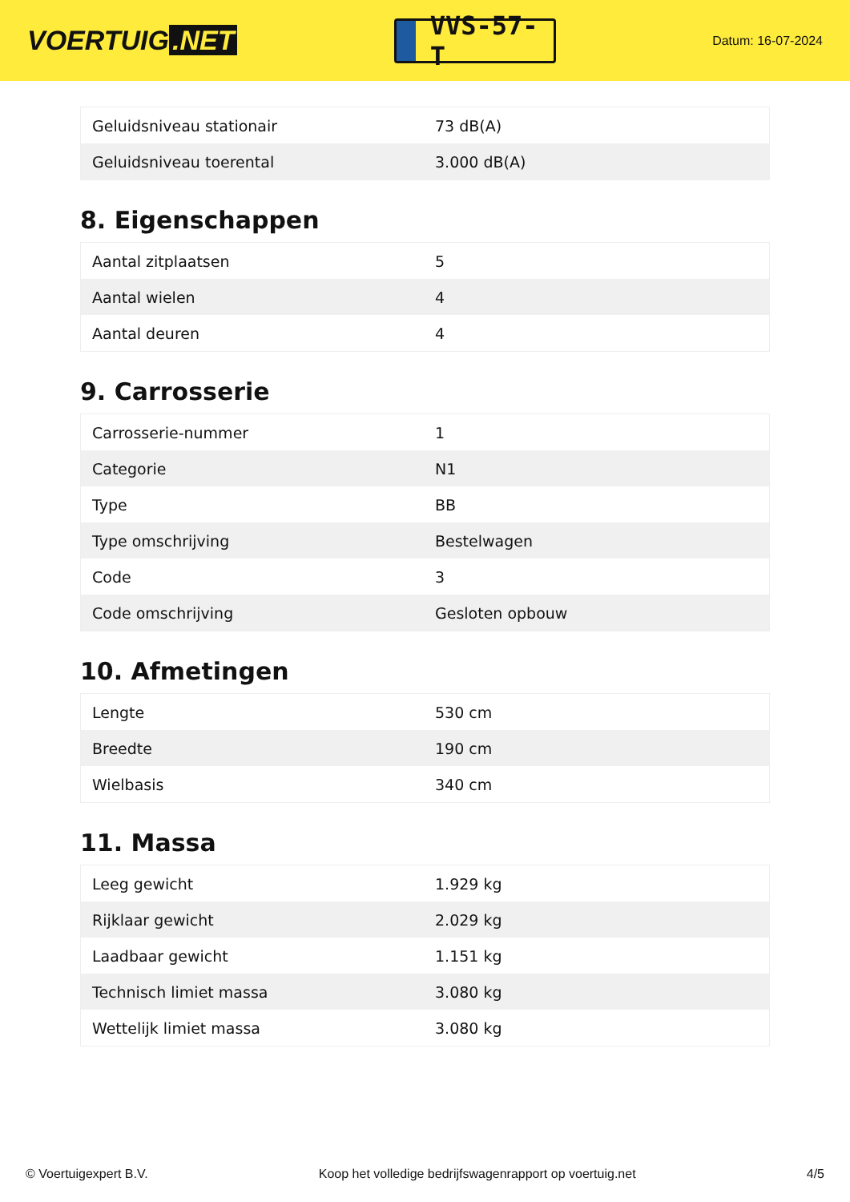VOERTUIG.NET
VVS-57-T
Datum: 16-07-2024
| Geluidsniveau stationair | 73 dB(A) |
| Geluidsniveau toerental | 3.000 dB(A) |
8. Eigenschappen
| Aantal zitplaatsen | 5 |
| Aantal wielen | 4 |
| Aantal deuren | 4 |
9. Carrosserie
| Carrosserie-nummer | 1 |
| Categorie | N1 |
| Type | BB |
| Type omschrijving | Bestelwagen |
| Code | 3 |
| Code omschrijving | Gesloten opbouw |
10. Afmetingen
| Lengte | 530 cm |
| Breedte | 190 cm |
| Wielbasis | 340 cm |
11. Massa
| Leeg gewicht | 1.929 kg |
| Rijklaar gewicht | 2.029 kg |
| Laadbaar gewicht | 1.151 kg |
| Technisch limiet massa | 3.080 kg |
| Wettelijk limiet massa | 3.080 kg |
© Voertuigexpert B.V. Koop het volledige bedrijfswagenrapport op voertuig.net 4/5